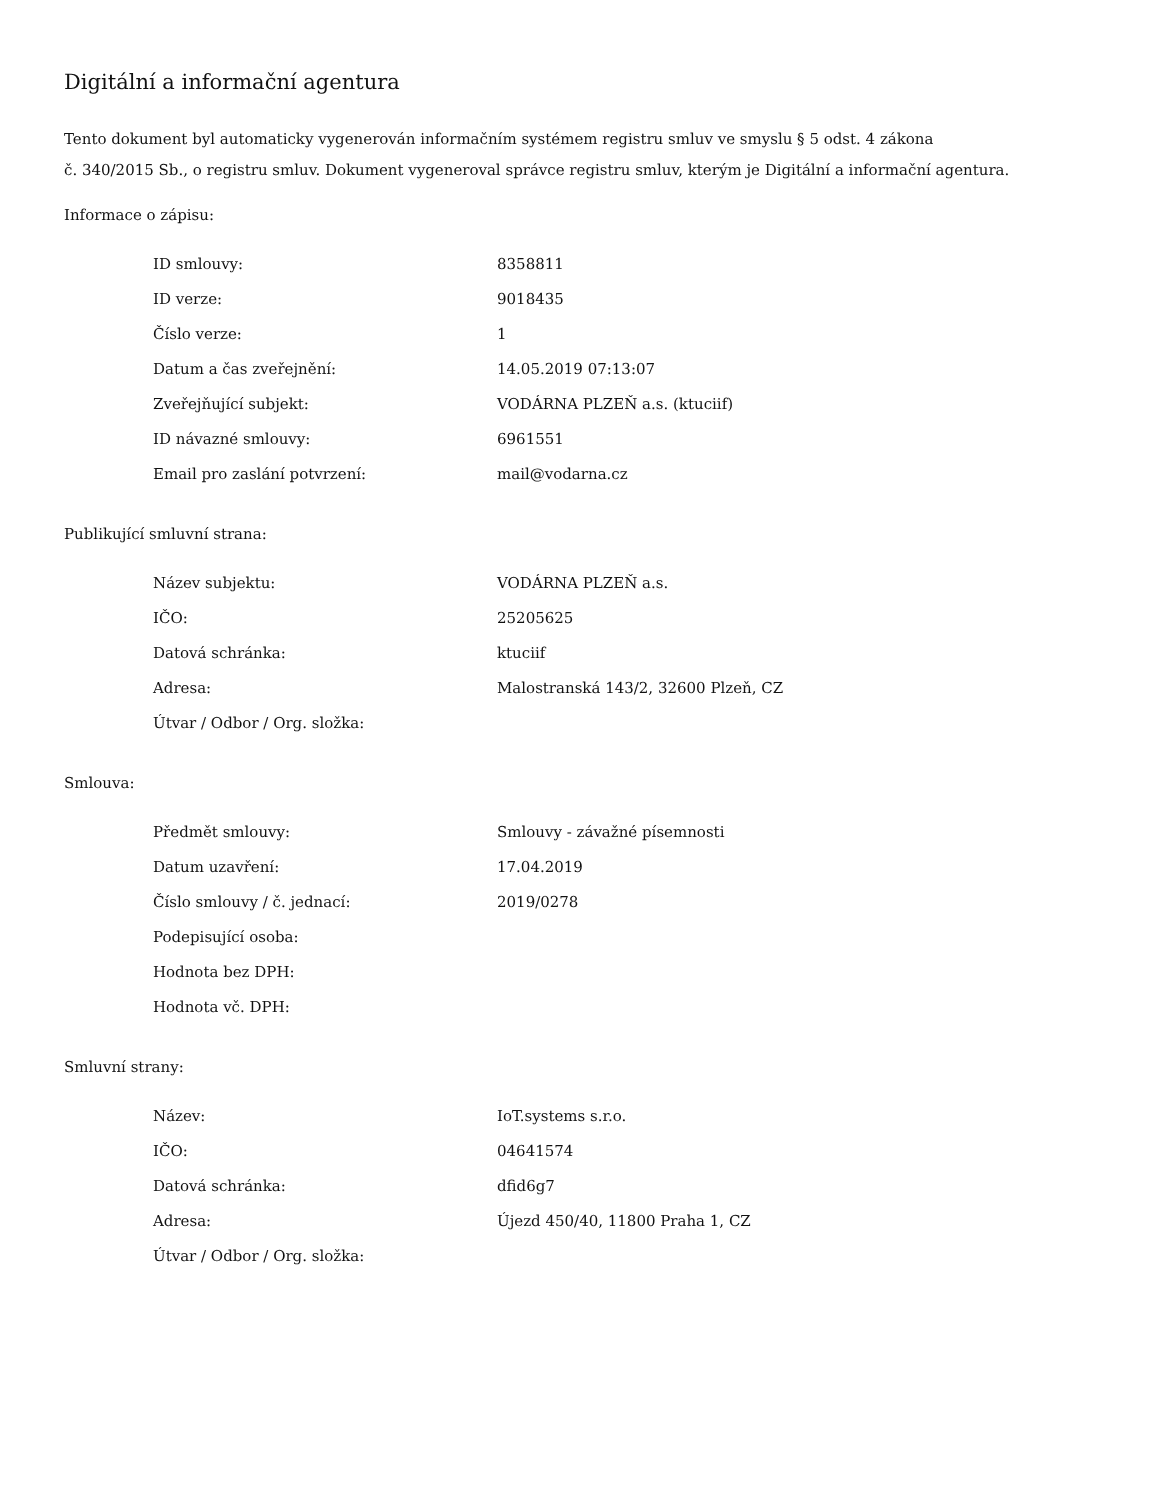Digitální a informační agentura
Tento dokument byl automaticky vygenerován informačním systémem registru smluv ve smyslu § 5 odst. 4 zákona
č. 340/2015 Sb., o registru smluv. Dokument vygeneroval správce registru smluv, kterým je Digitální a informační agentura.
Informace o zápisu:
| ID smlouvy: | 8358811 |
| ID verze: | 9018435 |
| Číslo verze: | 1 |
| Datum a čas zveřejnění: | 14.05.2019 07:13:07 |
| Zveřejňující subjekt: | VODÁRNA PLZEŇ a.s. (ktuciif) |
| ID návazné smlouvy: | 6961551 |
| Email pro zaslání potvrzení: | mail@vodarna.cz |
Publikující smluvní strana:
| Název subjektu: | VODÁRNA PLZEŇ a.s. |
| IČO: | 25205625 |
| Datová schránka: | ktuciif |
| Adresa: | Malostranská 143/2, 32600 Plzeň, CZ |
| Útvar / Odbor / Org. složka: | |
Smlouva:
| Předmět smlouvy: | Smlouvy - závažné písemnosti |
| Datum uzavření: | 17.04.2019 |
| Číslo smlouvy / č. jednací: | 2019/0278 |
| Podepisující osoba: | |
| Hodnota bez DPH: | |
| Hodnota vč. DPH: | |
Smluvní strany:
| Název: | IoT.systems s.r.o. |
| IČO: | 04641574 |
| Datová schránka: | dfid6g7 |
| Adresa: | Újezd 450/40, 11800 Praha 1, CZ |
| Útvar / Odbor / Org. složka: | |